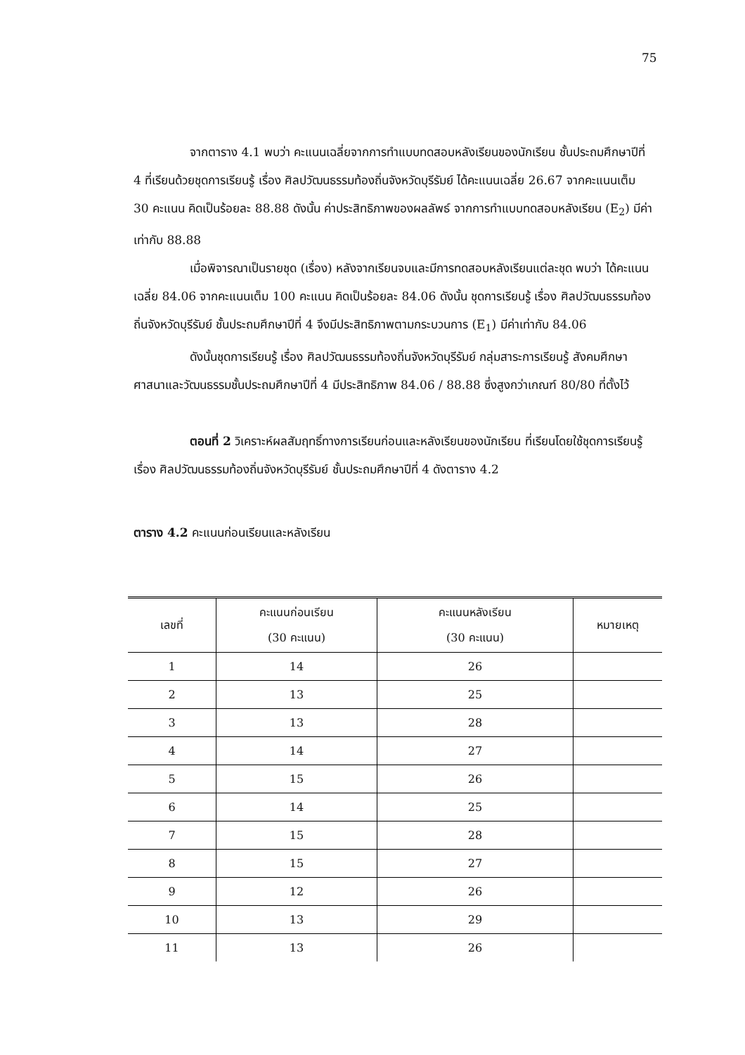75
จากตาราง 4.1 พบว่า คะแนนเฉลี่ยจากการทำแบบทดสอบหลังเรียนของนักเรียน ชั้นประถมศึกษาปีที่ 4 ที่เรียนด้วยชุดการเรียนรู้ เรื่อง ศิลปวัฒนธรรมท้องถิ่นจังหวัดบุรีรัมย์ ได้คะแนนเฉลี่ย 26.67 จากคะแนนเต็ม 30 คะแนน คิดเป็นร้อยละ 88.88 ดังนั้น ค่าประสิทธิภาพของผลลัพธ์ จากการทำแบบทดสอบหลังเรียน (E<sub>2</sub>) มีค่าเท่ากับ 88.88
เมื่อพิจารณาเป็นรายชุด (เรื่อง) หลังจากเรียนจบและมีการทดสอบหลังเรียนแต่ละชุด พบว่า ได้คะแนนเฉลี่ย 84.06 จากคะแนนเต็ม 100 คะแนน คิดเป็นร้อยละ 84.06 ดังนั้น ชุดการเรียนรู้ เรื่อง ศิลปวัฒนธรรมท้องถิ่นจังหวัดบุรีรัมย์ ชั้นประถมศึกษาปีที่ 4 จึงมีประสิทธิภาพตามกระบวนการ (E<sub>1</sub>) มีค่าเท่ากับ 84.06
ดังนั้นชุดการเรียนรู้ เรื่อง ศิลปวัฒนธรรมท้องถิ่นจังหวัดบุรีรัมย์ กลุ่มสาระการเรียนรู้ สังคมศึกษา ศาสนาและวัฒนธรรมชั้นประถมศึกษาปีที่ 4 มีประสิทธิภาพ 84.06 / 88.88 ซึ่งสูงกว่าเกณฑ์ 80/80 ที่ตั้งไว้
ตอนที่ 2 วิเคราะห์ผลสัมฤทธิ์ทางการเรียนก่อนและหลังเรียนของนักเรียน ที่เรียนโดยใช้ชุดการเรียนรู้ เรื่อง ศิลปวัฒนธรรมท้องถิ่นจังหวัดบุรีรัมย์ ชั้นประถมศึกษาปีที่ 4 ดังตาราง 4.2
ตาราง 4.2 คะแนนก่อนเรียนและหลังเรียน
| เลขที่ | คะแนนก่อนเรียน (30 คะแนน) | คะแนนหลังเรียน (30 คะแนน) | หมายเหตุ |
| --- | --- | --- | --- |
| 1 | 14 | 26 | |
| 2 | 13 | 25 | |
| 3 | 13 | 28 | |
| 4 | 14 | 27 | |
| 5 | 15 | 26 | |
| 6 | 14 | 25 | |
| 7 | 15 | 28 | |
| 8 | 15 | 27 | |
| 9 | 12 | 26 | |
| 10 | 13 | 29 | |
| 11 | 13 | 26 | |